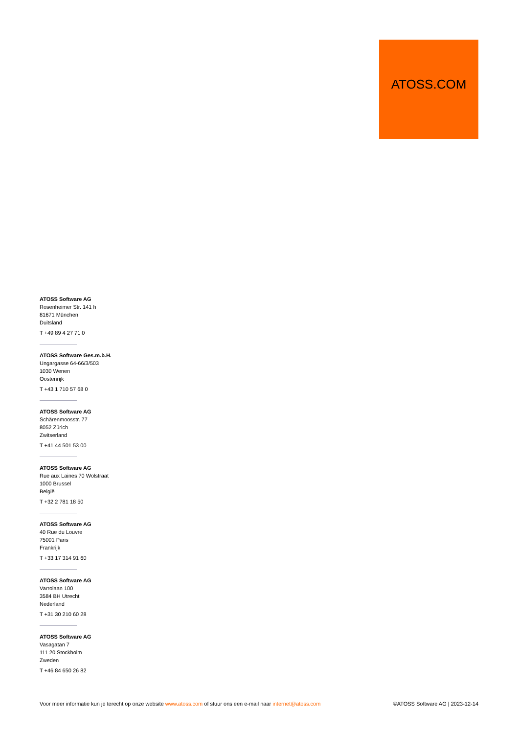ATOSS.COM
ATOSS Software AG
Rosenheimer Str. 141 h
81671 München
Duitsland
T +49 89 4 27 71 0
ATOSS Software Ges.m.b.H.
Ungargasse 64-66/3/503
1030 Wenen
Oostenrijk
T +43 1 710 57 68 0
ATOSS Software AG
Schärenmoosstr. 77
8052 Zürich
Zwitserland
T +41 44 501 53 00
ATOSS Software AG
Rue aux Laines 70 Wolstraat
1000 Brussel
België
T +32 2 781 18 50
ATOSS Software AG
40 Rue du Louvre
75001 Paris
Frankrijk
T +33 17 314 91 60
ATOSS Software AG
Varrolaan 100
3584 BH Utrecht
Nederland
T +31 30 210 60 28
ATOSS Software AG
Vasagatan 7
111 20 Stockholm
Zweden
T +46 84 650 26 82
Voor meer informatie kun je terecht op onze website www.atoss.com of stuur ons een e-mail naar internet@atoss.com ©ATOSS Software AG | 2023-12-14